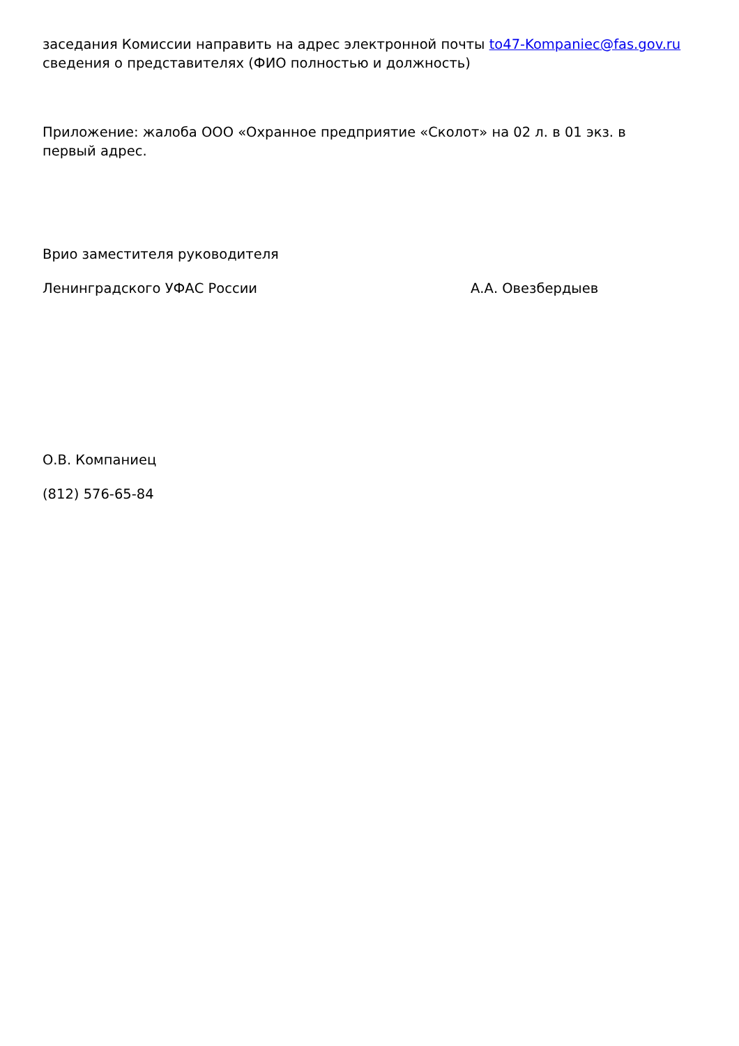заседания Комиссии направить на адрес электронной почты to47-Kompaniec@fas.gov.ru сведения о представителях (ФИО полностью и должность)
Приложение: жалоба ООО «Охранное предприятие «Сколот» на 02 л. в 01 экз. в первый адрес.
Врио заместителя руководителя
Ленинградского УФАС России А.А. Овезбердыев
О.В. Компаниец
(812) 576-65-84